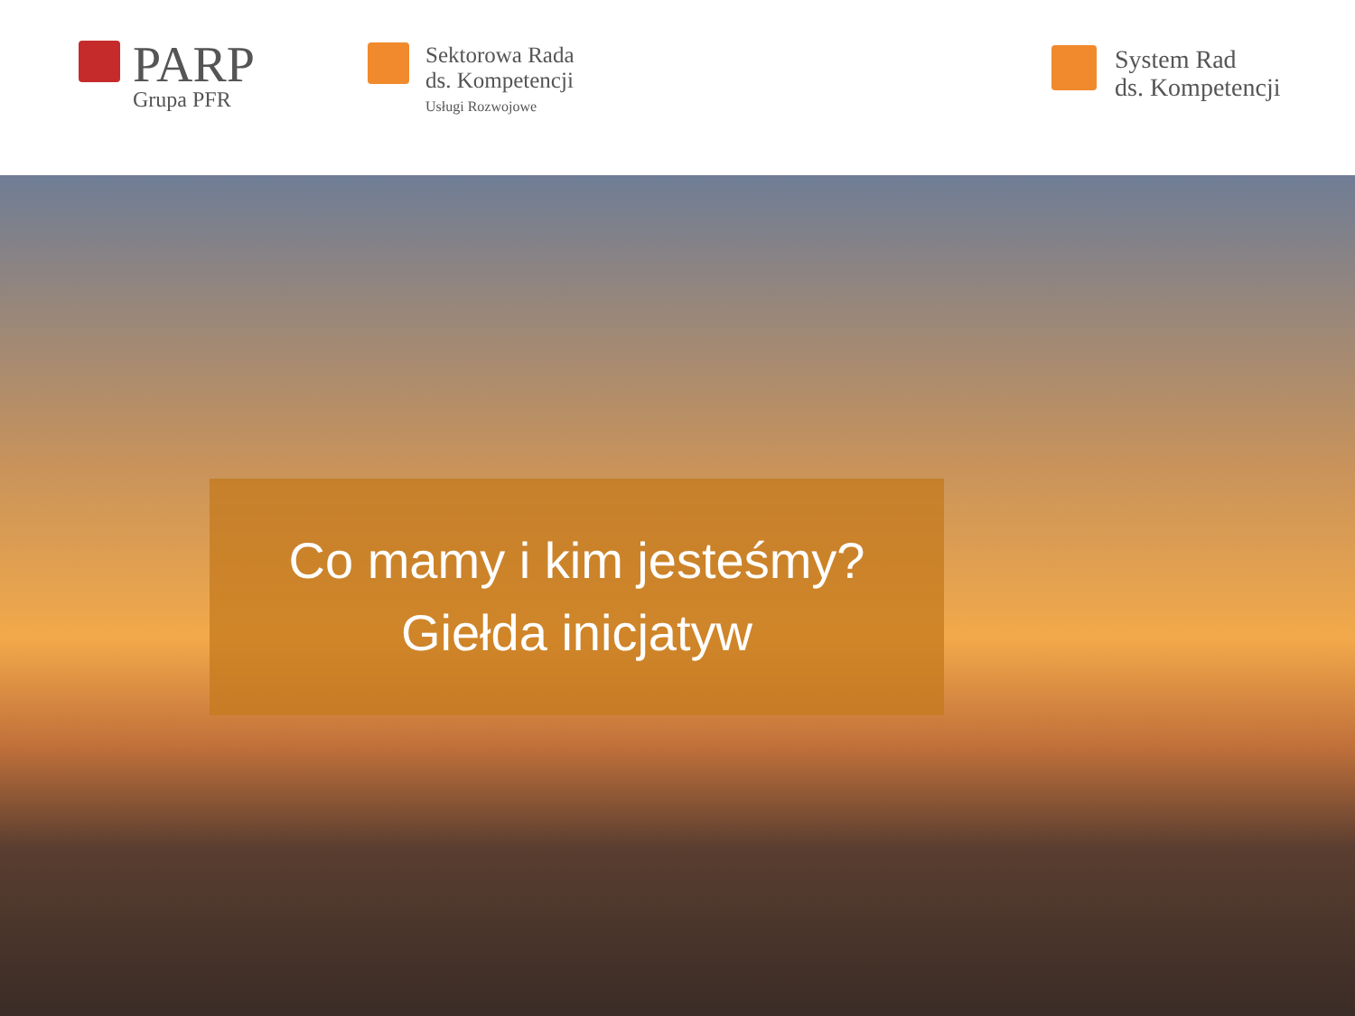PARP
Grupa PFR
Sektorowa Rada
ds. Kompetencji
Usługi Rozwojowe
System Rad
ds. Kompetencji
Co mamy i kim jesteśmy?
Giełda inicjatyw